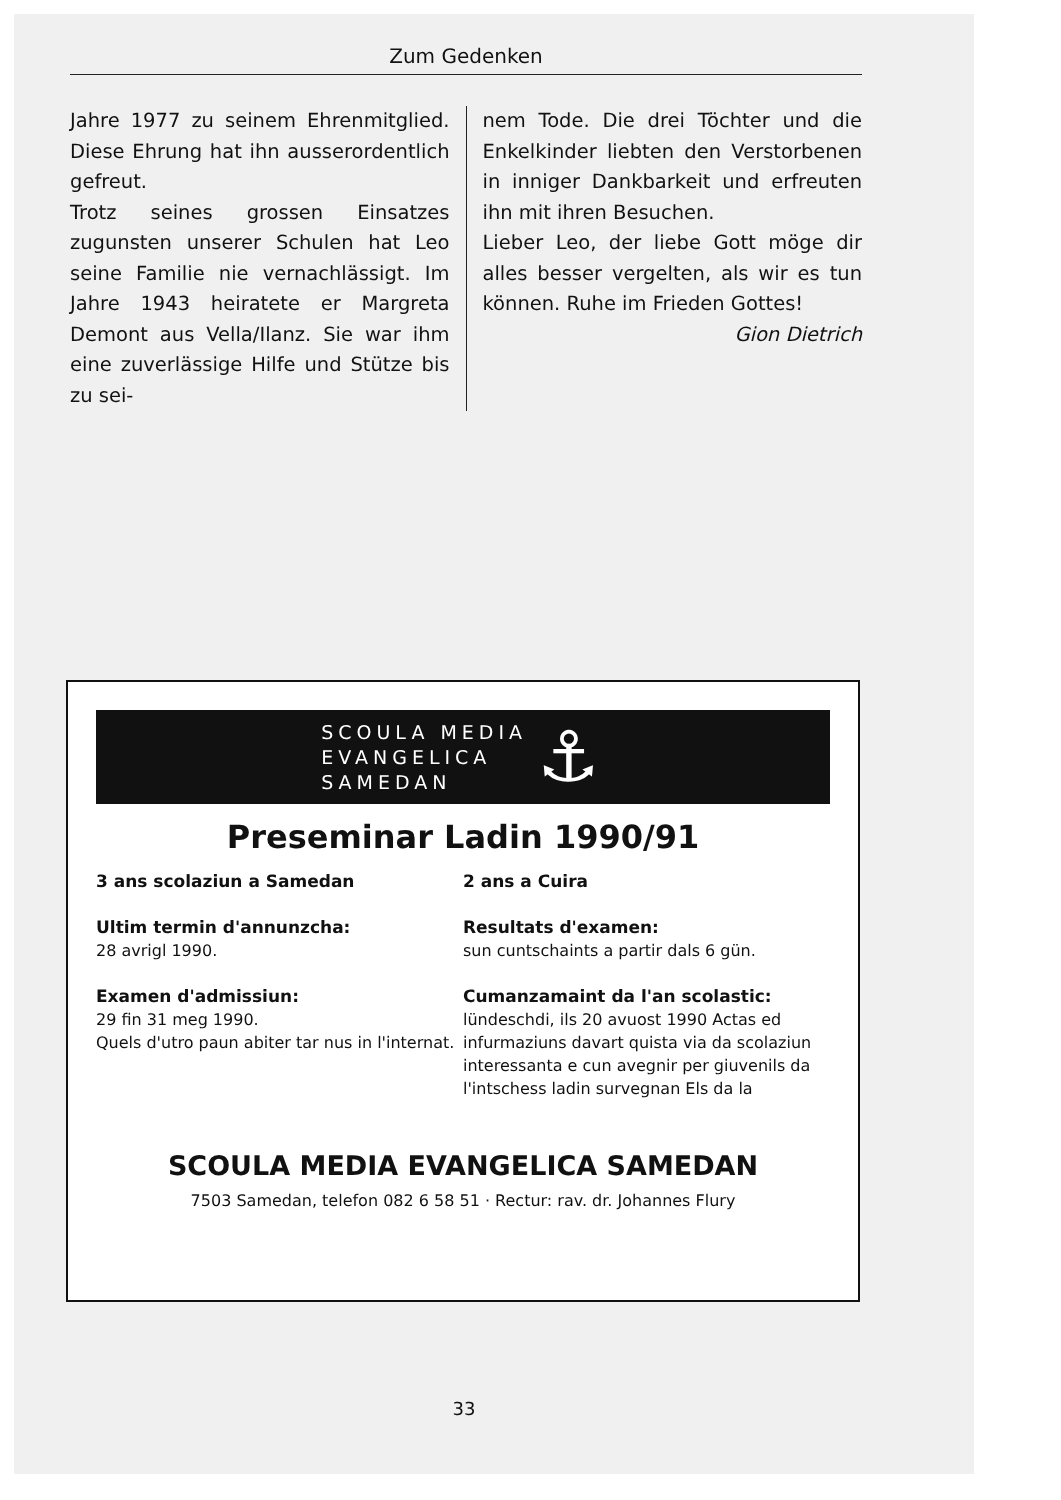Zum Gedenken
Jahre 1977 zu seinem Ehrenmitglied. Diese Ehrung hat ihn ausserordentlich gefreut.
Trotz seines grossen Einsatzes zugunsten unserer Schulen hat Leo seine Familie nie vernachlässigt. Im Jahre 1943 heiratete er Margreta Demont aus Vella/Ilanz. Sie war ihm eine zuverlässige Hilfe und Stütze bis zu sei-
nem Tode. Die drei Töchter und die Enkelkinder liebten den Verstorbenen in inniger Dankbarkeit und erfreuten ihn mit ihren Besuchen.
Lieber Leo, der liebe Gott möge dir alles besser vergelten, als wir es tun können. Ruhe im Frieden Gottes!
Gion Dietrich
SCOULA MEDIA
EVANGELICA
SAMEDAN
⚓
Preseminar Ladin 1990/91
3 ans scolaziun a Samedan
Ultim termin d'annunzcha:
28 avrigl 1990.
Examen d'admissiun:
29 fin 31 meg 1990.
Quels d'utro paun abiter tar nus in l'internat.
2 ans a Cuira
Resultats d'examen:
sun cuntschaints a partir dals 6 gün.
Cumanzamaint da l'an scolastic:
lündeschdi, ils 20 avuost 1990 Actas ed infurmaziuns davart quista via da scolaziun interessanta e cun avegnir per giuvenils da l'intschess ladin survegnan Els da la
SCOULA MEDIA EVANGELICA SAMEDAN
7503 Samedan, telefon 082 6 58 51 · Rectur: rav. dr. Johannes Flury
33